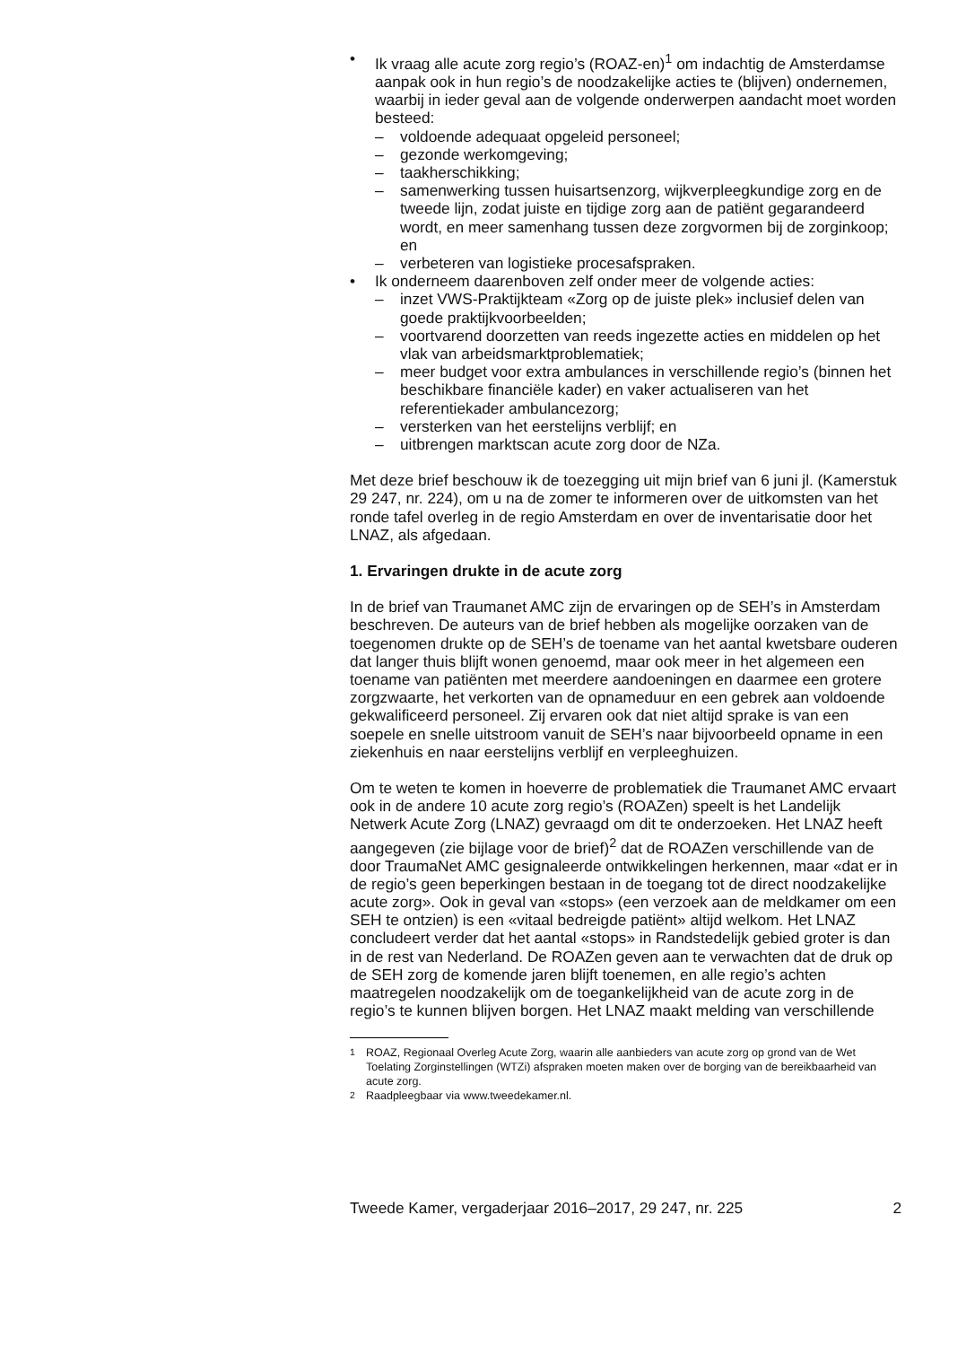• Ik vraag alle acute zorg regio’s (ROAZ-en)<sup>1</sup> om indachtig de Amsterdamse aanpak ook in hun regio’s de noodzakelijke acties te (blijven) ondernemen, waarbij in ieder geval aan de volgende onderwerpen aandacht moet worden besteed:
– voldoende adequaat opgeleid personeel;
– gezonde werkomgeving;
– taakherschikking;
– samenwerking tussen huisartsenzorg, wijkverpleegkundige zorg en de tweede lijn, zodat juiste en tijdige zorg aan de patiënt gegarandeerd wordt, en meer samenhang tussen deze zorgvormen bij de zorginkoop; en
– verbeteren van logistieke procesafspraken.
• Ik onderneem daarenboven zelf onder meer de volgende acties:
– inzet VWS-Praktijkteam «Zorg op de juiste plek» inclusief delen van goede praktijkvoorbeelden;
– voortvarend doorzetten van reeds ingezette acties en middelen op het vlak van arbeidsmarktproblematiek;
– meer budget voor extra ambulances in verschillende regio’s (binnen het beschikbare financiële kader) en vaker actualiseren van het referentiekader ambulancezorg;
– versterken van het eerstelijns verblijf; en
– uitbrengen marktscan acute zorg door de NZa.
Met deze brief beschouw ik de toezegging uit mijn brief van 6 juni jl. (Kamerstuk 29 247, nr. 224), om u na de zomer te informeren over de uitkomsten van het ronde tafel overleg in de regio Amsterdam en over de inventarisatie door het LNAZ, als afgedaan.
1. Ervaringen drukte in de acute zorg
In de brief van Traumanet AMC zijn de ervaringen op de SEH’s in Amsterdam beschreven. De auteurs van de brief hebben als mogelijke oorzaken van de toegenomen drukte op de SEH’s de toename van het aantal kwetsbare ouderen dat langer thuis blijft wonen genoemd, maar ook meer in het algemeen een toename van patiënten met meerdere aandoeningen en daarmee een grotere zorgzwaarte, het verkorten van de opnameduur en een gebrek aan voldoende gekwalificeerd personeel. Zij ervaren ook dat niet altijd sprake is van een soepele en snelle uitstroom vanuit de SEH’s naar bijvoorbeeld opname in een ziekenhuis en naar eerstelijns verblijf en verpleeghuizen.
Om te weten te komen in hoeverre de problematiek die Traumanet AMC ervaart ook in de andere 10 acute zorg regio’s (ROAZen) speelt is het Landelijk Netwerk Acute Zorg (LNAZ) gevraagd om dit te onderzoeken. Het LNAZ heeft aangegeven (zie bijlage voor de brief)<sup>2</sup> dat de ROAZen verschillende van de door TraumaNet AMC gesignaleerde ontwikkelingen herkennen, maar «dat er in de regio’s geen beperkingen bestaan in de toegang tot de direct noodzakelijke acute zorg». Ook in geval van «stops» (een verzoek aan de meldkamer om een SEH te ontzien) is een «vitaal bedreigde patiënt» altijd welkom. Het LNAZ concludeert verder dat het aantal «stops» in Randstedelijk gebied groter is dan in de rest van Nederland. De ROAZen geven aan te verwachten dat de druk op de SEH zorg de komende jaren blijft toenemen, en alle regio’s achten maatregelen noodzakelijk om de toegankelijkheid van de acute zorg in de regio’s te kunnen blijven borgen. Het LNAZ maakt melding van verschillende
<sup>1</sup> ROAZ, Regionaal Overleg Acute Zorg, waarin alle aanbieders van acute zorg op grond van de Wet Toelating Zorginstellingen (WTZi) afspraken moeten maken over de borging van de bereikbaarheid van acute zorg.
<sup>2</sup> Raadpleegbaar via www.tweedekamer.nl.
Tweede Kamer, vergaderjaar 2016–2017, 29 247, nr. 225 2